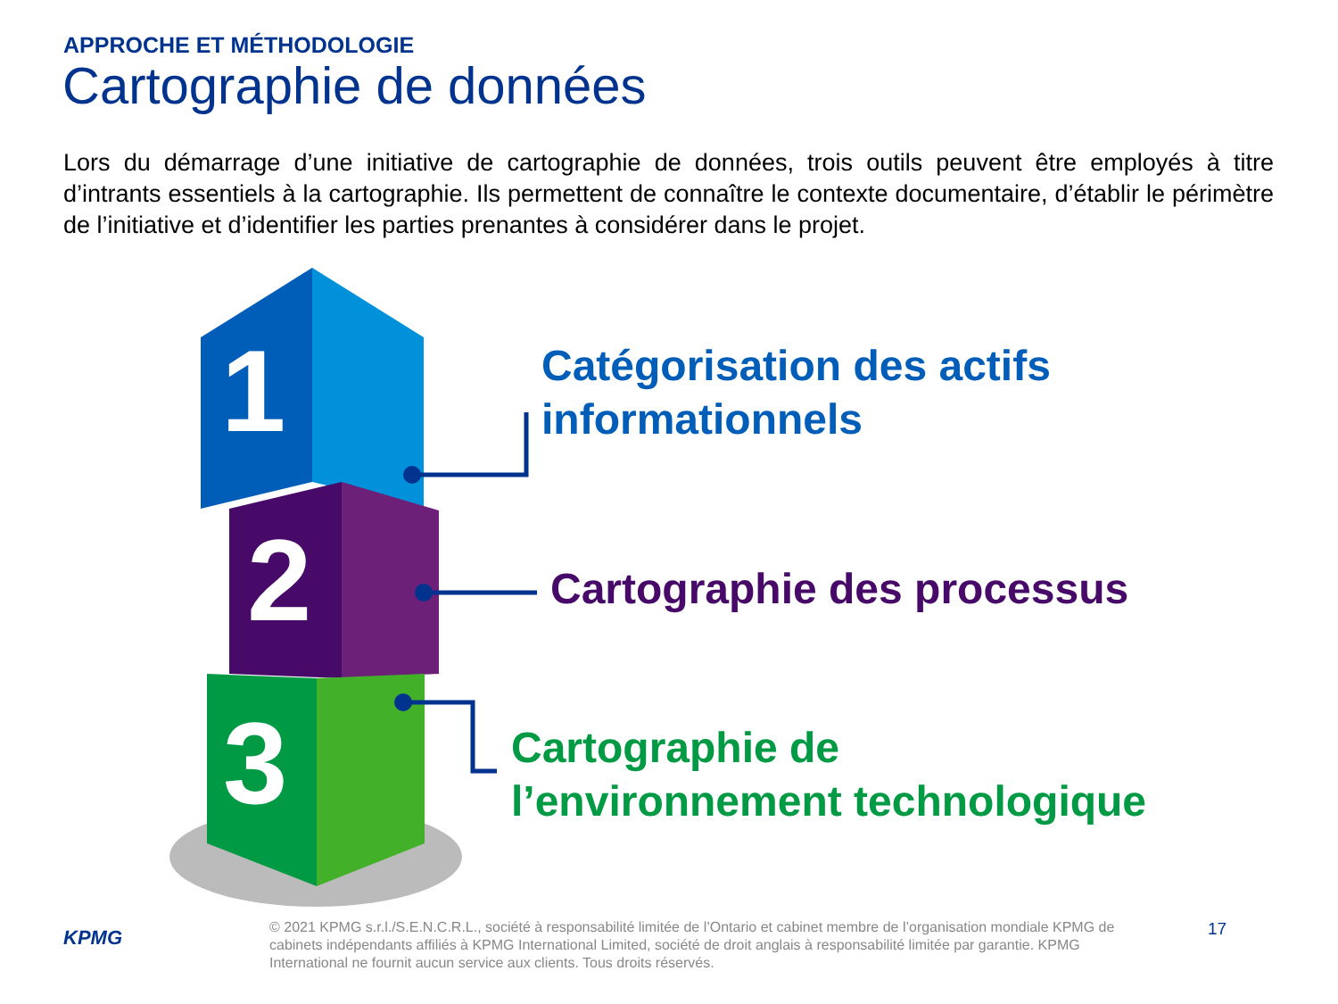APPROCHE ET MÉTHODOLOGIE
Cartographie de données
Lors du démarrage d’une initiative de cartographie de données, trois outils peuvent être employés à titre d’intrants essentiels à la cartographie. Ils permettent de connaître le contexte documentaire, d’établir le périmètre de l’initiative et d’identifier les parties prenantes à considérer dans le projet.
1
2
3
Catégorisation des actifs
informationnels
Cartographie des processus
Cartographie de
l’environnement technologique
KPMG
© 2021 KPMG s.r.l./S.E.N.C.R.L., société à responsabilité limitée de l’Ontario et cabinet membre de l’organisation mondiale KPMG de cabinets indépendants affiliés à KPMG International Limited, société de droit anglais à responsabilité limitée par garantie. KPMG International ne fournit aucun service aux clients. Tous droits réservés.
17